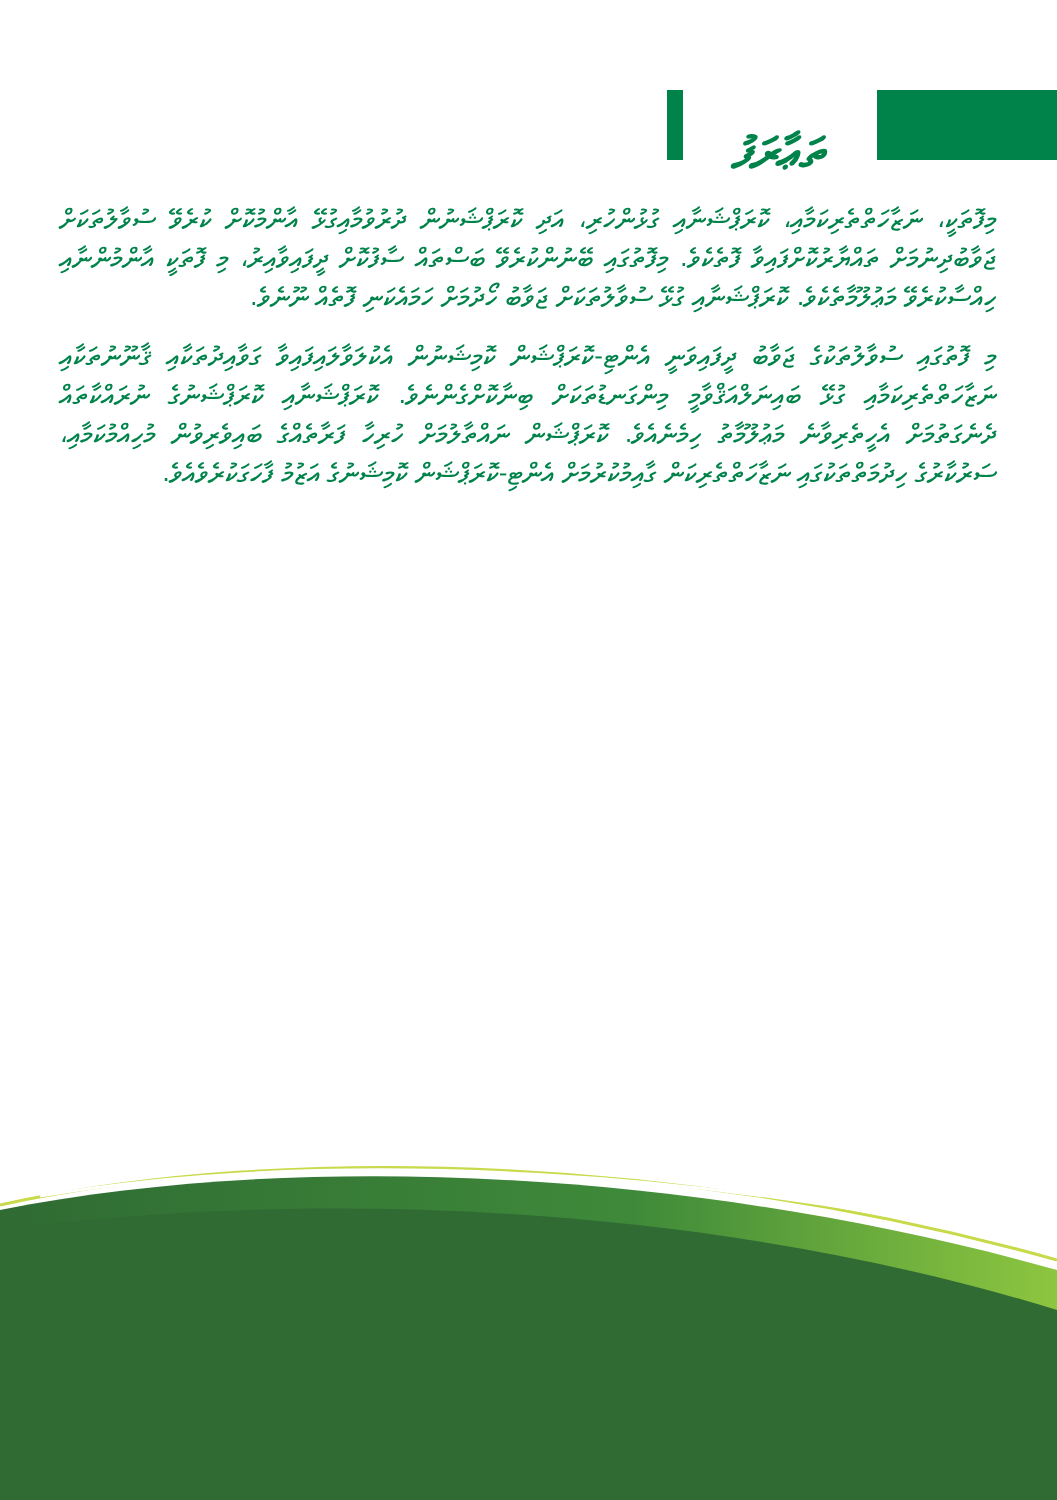ތަޢާރަފު
މިފޮތަކީ، ނަޒާހަތްތެރިކަމާއި، ކޮރަޕްޝަނާއި ގުޅުންހުރި، އަދި ކޮރަޕްޝަނުން ދުރުވުމާއިގުޅޭ އާންމުކޮށް ކުރެވޭ ސުވާލުތަކަށް ޖަވާބުދިނުމަށް ތައްޔާރުކޮށްފައިވާ ފޮތެކެވެ. މިފޮތުގައި ބޭނުންކުރެވޭ ބަސްތައް ސާފުކޮށް ދީފައިވާއިރު، މި ފޮތަކީ އާންމުންނާއި ހިއްސާކުރެވޭ މަޢުލޫމާތެކެވެ. ކޮރަޕްޝަނާއި ގުޅޭ ސުވާލުތަކަށް ޖަވާބު ހޯދުމަށް ހަމައެކަނި ފޮތެއް ނޫނެވެ.
މި ފޮތުގައި ސުވާލުތަކުގެ ޖަވާބު ދީފައިވަނީ އެންޓި-ކޮރަޕްޝަން ކޮމިޝަނުން އެކުލަވާލައިފައިވާ ގަވާއިދުތަކާއި ޤާނޫނުތަކާއި ނަޒާހަތްތެރިކަމާއި ގުޅޭ ބައިނަލްއަޤްވާމީ މިންގަނޑުތަކަށް ބިނާކޮށްގެންނެވެ. ކޮރަޕްޝަނާއި ކޮރަޕްޝަނުގެ ނުރައްކާތައް ދެނެގަތުމަށް އެހީތެރިވާނެ މަޢުލޫމާތު ހިމެނެއެވެ. ކޮރަޕްޝަން ނައްތާލުމަށް ހުރިހާ ފަރާތެއްގެ ބައިވެރިވުން މުހިއްމުކަމާއި، ސަރުކާރުގެ ހިދުމަތްތަކުގައި ނަޒާހަތްތެރިކަން ގާއިމުކުރުމަށް އެންޓި-ކޮރަޕްޝަން ކޮމިޝަނުގެ އަޒުމު ފާހަގަކުރެވެއެވެ.